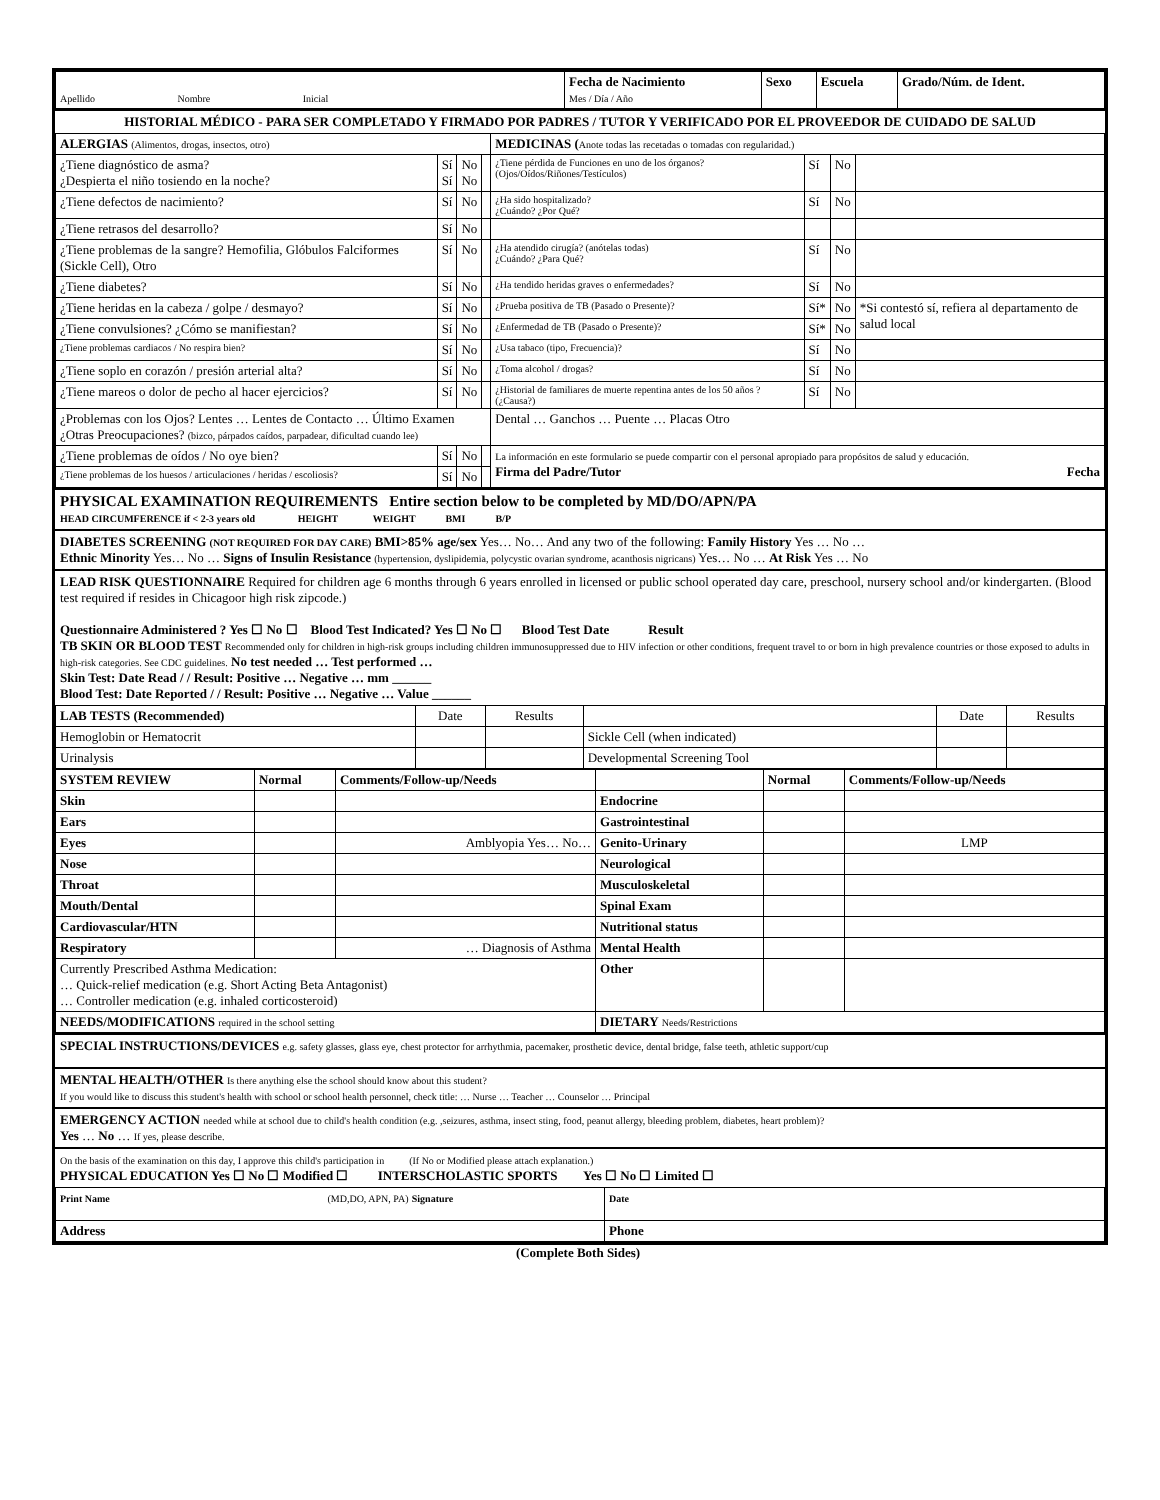| Apellido Nombre Inicial | Fecha de Nacimiento Mes / Día / Año | Sexo | Escuela | Grado/Núm. de Ident. |
HISTORIAL MÉDICO - PARA SER COMPLETADO Y FIRMADO POR PADRES / TUTOR Y VERIFICADO POR EL PROVEEDOR DE CUIDADO DE SALUD
| ALERGIAS (Alimentos, drogas, insectos, otro) | | | | MEDICINAS ( Anote todas las recetadas o tomadas con regularidad.) | | | |
| ¿Tiene diagnóstico de asma? ¿Despierta el niño tosiendo en la noche? | Sí Sí | No No | | ¿Tiene pérdida de Funciones en uno de los órganos? (Ojos/Oídos/Riñones/Testículos) | Sí | No | |
| ¿Tiene defectos de nacimiento? | Sí | No | | ¿Ha sido hospitalizado? ¿Cuándo? ¿Por Qué? | Sí | No | |
| ¿Tiene retrasos del desarrollo? | Sí | No | | | | | |
| ¿Tiene problemas de la sangre? Hemofilia, Glóbulos Falciformes (Sickle Cell), Otro | Sí | No | | ¿Ha atendido cirugía? (anótelas todas) ¿Cuándo? ¿Para Qué? | Sí | No | |
| ¿Tiene diabetes? | Sí | No | | ¿Ha tendido heridas graves o enfermedades? | Sí | No | |
| ¿Tiene heridas en la cabeza / golpe / desmayo? | Sí | No | | ¿Prueba positiva de TB (Pasado o Presente)? | Sí* | No | *Si contestó sí, refiera al departamento de salud local |
| ¿Tiene convulsiones? ¿Cómo se manifiestan? | Sí | No | | ¿Enfermedad de TB (Pasado o Presente)? | Sí* | No | |
| ¿Tiene problemas cardiacos / No respira bien? | Sí | No | | ¿Usa tabaco (tipo, Frecuencia)? | Sí | No | |
| ¿Tiene soplo en corazón / presión arterial alta? | Sí | No | | ¿Toma alcohol / drogas? | Sí | No | |
| ¿Tiene mareos o dolor de pecho al hacer ejercicios? | Sí | No | | ¿Historial de familiares de muerte repentina antes de los 50 años ? (¿Causa?) | Sí | No | |
| ¿Problemas con los Ojos? Lentes … Lentes de Contacto … Último Examen ¿Otras Preocupaciones? (bizco, párpados caídos, parpadear, dificultad cuando lee) | | | | Dental … Ganchos … Puente … Placas Otro | | | |
| ¿Tiene problemas de oídos / No oye bien? | Sí | No | | La información en este formulario se puede compartir con el personal apropiado para propósitos de salud y educación. Firma del Padre/Tutor Fecha | | | |
| ¿Tiene problemas de los huesos / articulaciones / heridas / escoliosis? | Sí | No | | | | | |
PHYSICAL EXAMINATION REQUIREMENTS Entire section below to be completed by MD/DO/APN/PA
HEAD CIRCUMFERENCE if < 2-3 years old HEIGHT WEIGHT BMI B/P
DIABETES SCREENING (NOT REQUIRED FOR DAY CARE) BMI>85% age/sex Yes… No… And any two of the following: Family History Yes … No …
Ethnic Minority Yes… No … Signs of Insulin Resistance (hypertension, dyslipidemia, polycystic ovarian syndrome, acanthosis nigricans) Yes… No … At Risk Yes … No
LEAD RISK QUESTIONNAIRE Required for children age 6 months through 6 years enrolled in licensed or public school operated day care, preschool, nursery school and/or kindergarten. (Blood test required if resides in Chicagoor high risk zipcode.)
Questionnaire Administered ? Yes ☐ No ☐ Blood Test Indicated? Yes ☐ No ☐ Blood Test Date Result
TB SKIN OR BLOOD TEST Recommended only for children in high-risk groups including children immunosuppressed due to HIV infection or other conditions, frequent travel to or born in high prevalence countries or those exposed to adults in high-risk categories. See CDC guidelines. No test needed … Test performed …
Skin Test: Date Read / / Result: Positive … Negative … mm ______
Blood Test: Date Reported / / Result: Positive … Negative … Value ______
| LAB TESTS (Recommended) | Date | Results | | Date | Results |
| Hemoglobin or Hematocrit | | | Sickle Cell (when indicated) | | |
| Urinalysis | | | Developmental Screening Tool | | |
| SYSTEM REVIEW | Normal | Comments/Follow-up/Needs | | Normal | Comments/Follow-up/Needs |
| --- | --- | --- | --- | --- | --- |
| Skin | | | Endocrine | | |
| Ears | | | Gastrointestinal | | |
| Eyes | | Amblyopia Yes… No… | Genito-Urinary | | LMP |
| Nose | | | Neurological | | |
| Throat | | | Musculoskeletal | | |
| Mouth/Dental | | | Spinal Exam | | |
| Cardiovascular/HTN | | | Nutritional status | | |
| Respiratory | | … Diagnosis of Asthma | Mental Health | | |
| Currently Prescribed Asthma Medication: … Quick-relief medication (e.g. Short Acting Beta Antagonist) … Controller medication (e.g. inhaled corticosteroid) | | | Other | | |
| NEEDS/MODIFICATIONS required in the school setting | | | DIETARY Needs/Restrictions | | |
SPECIAL INSTRUCTIONS/DEVICES e.g. safety glasses, glass eye, chest protector for arrhythmia, pacemaker, prosthetic device, dental bridge, false teeth, athletic support/cup
MENTAL HEALTH/OTHER Is there anything else the school should know about this student?
If you would like to discuss this student's health with school or school health personnel, check title: … Nurse … Teacher … Counselor … Principal
EMERGENCY ACTION needed while at school due to child's health condition (e.g. ,seizures, asthma, insect sting, food, peanut allergy, bleeding problem, diabetes, heart problem)?
Yes … No … If yes, please describe.
On the basis of the examination on this day, I approve this child's participation in (If No or Modified please attach explanation.)
PHYSICAL EDUCATION Yes ☐ No ☐ Modified ☐ INTERSCHOLASTIC SPORTS Yes ☐ No ☐ Limited ☐
| Print Name (MD,DO, APN, PA) Signature | Date |
| Address | Phone |
(Complete Both Sides)